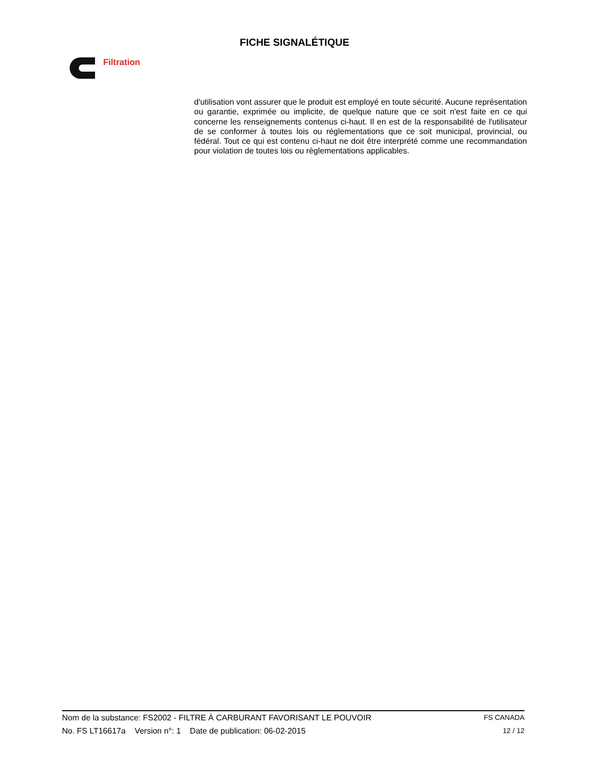FICHE SIGNALÉTIQUE
Filtration
d'utilisation vont assurer que le produit est employé en toute sécurité. Aucune représentation ou garantie, exprimée ou implicite, de quelque nature que ce soit n'est faite en ce qui concerne les renseignements contenus ci-haut. Il en est de la responsabilité de l'utilisateur de se conformer à toutes lois ou réglementations que ce soit municipal, provincial, ou fédéral. Tout ce qui est contenu ci-haut ne doit être interprété comme une recommandation pour violation de toutes lois ou règlementations applicables.
Nom de la substance: FS2002 - FILTRE À CARBURANT FAVORISANT LE POUVOIR FS CANADA
No. FS LT16617a Version n°: 1 Date de publication: 06-02-2015 12 / 12